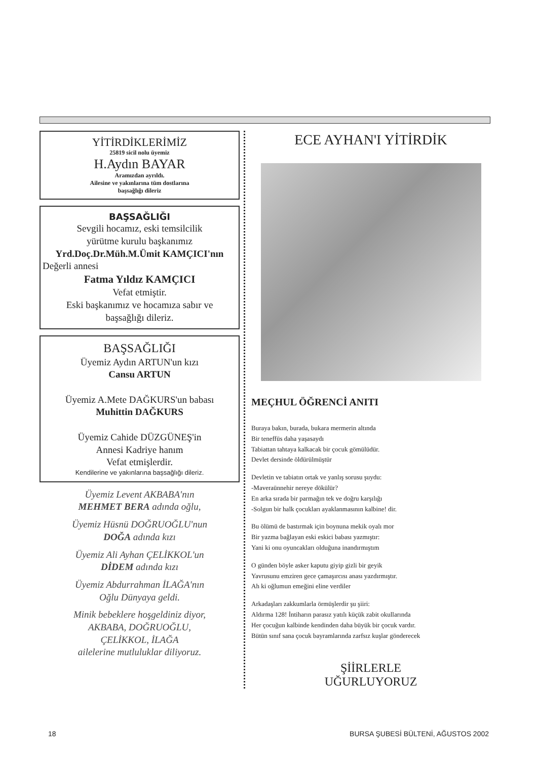YİTİRDİKLERİMİZ
25819 sicil nolu üyemiz
H.Aydın BAYAR
Aramızdan ayrıldı.
Ailesine ve yakınlarına tüm dostlarına
başsağlığı dileriz
BAŞSAĞLIĞI
Sevgili hocamız, eski temsilcilik
yürütme kurulu başkanımız
Yrd.Doç.Dr.Müh.M.Ümit KAMÇICI'nın
Değerli annesi
Fatma Yıldız KAMÇICI
Vefat etmiştir.
Eski başkanımız ve hocamıza sabır ve
başsağlığı dileriz.
BAŞSAĞLIĞI
Üyemiz Aydın ARTUN'un kızı
Cansu ARTUN
Üyemiz A.Mete DAĞKURS'un babası
Muhittin DAĞKURS
Üyemiz Cahide DÜZGÜNEŞ'in
Annesi Kadriye hanım
Vefat etmişlerdir.
Kendilerine ve yakınlarına başsağlığı dileriz.
Üyemiz Levent AKBABA'nın
MEHMET BERA adında oğlu,
Üyemiz Hüsnü DOĞRUOĞLU'nun
DOĞA adında kızı
Üyemiz Ali Ayhan ÇELİKKOL'un
DİDEM adında kızı
Üyemiz Abdurrahman İLAĞA'nın
Oğlu Dünyaya geldi.
Minik bebeklere hoşgeldiniz diyor,
AKBABA, DOĞRUOĞLU,
ÇELİKKOL, İLAĞA
ailelerine mutluluklar diliyoruz.
ECE AYHAN'I YİTİRDİK
MEÇHUL ÖĞRENCİ ANITI
Buraya bakın, burada, bukara mermerin altında
Bir teneffüs daha yaşasaydı
Tabiattan tahtaya kalkacak bir çocuk gömülüdür.
Devlet dersinde öldürülmüştür
Devletin ve tabiatın ortak ve yanlış sorusu şuydu:
-Maveraünnehir nereye dökülür?
En arka sırada bir parmağın tek ve doğru karşılığı
-Solgun bir halk çocukları ayaklanmasının kalbine! dir.
Bu ölümü de bastırmak için boynuna mekik oyalı mor
Bir yazma bağlayan eski eskici babası yazmıştır:
Yani ki onu oyuncakları olduğuna inandırmıştım
O günden böyle asker kaputu giyip gizli bir geyik
Yavrusunu emziren gece çamaşırcısı anası yazdırmıştır.
Ah ki oğlumun emeğini eline verdiler
Arkadaşları zakkumlarla örmüşlerdir şu şiiri:
Aldırma 128! İntiharın parasız yatılı küçük zabit okullarında
Her çocuğun kalbinde kendinden daha büyük bir çocuk vardır.
Bütün sınıf sana çocuk bayramlarında zarfsız kuşlar gönderecek
ŞİİRLERLE
UĞURLUYORUZ
18 BURSA ŞUBESİ BÜLTENİ, AĞUSTOS 2002